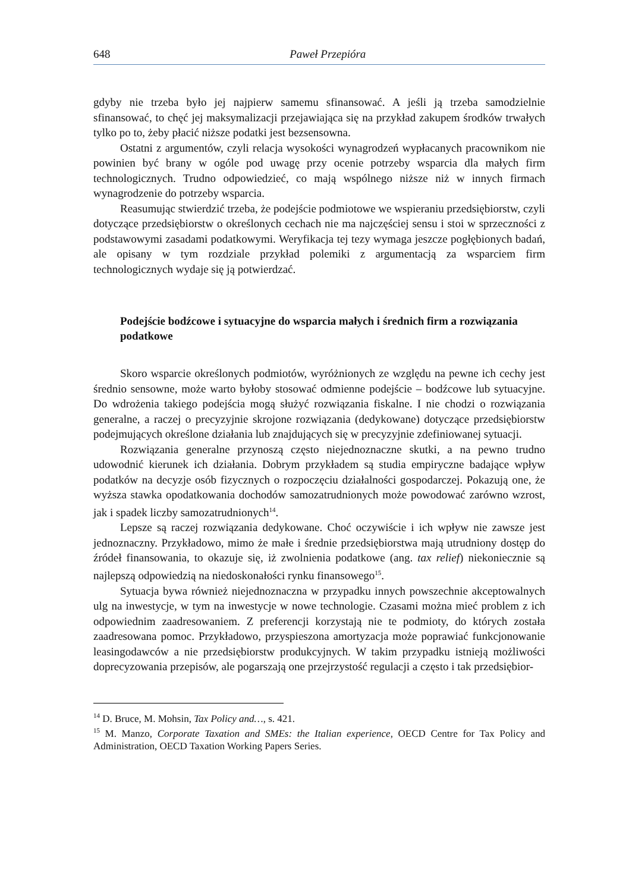648 Paweł Przepióra
gdyby nie trzeba było jej najpierw samemu sfinansować. A jeśli ją trzeba samodzielnie sfinansować, to chęć jej maksymalizacji przejawiająca się na przykład zakupem środków trwałych tylko po to, żeby płacić niższe podatki jest bezsensowna.
Ostatni z argumentów, czyli relacja wysokości wynagrodzeń wypłacanych pracownikom nie powinien być brany w ogóle pod uwagę przy ocenie potrzeby wsparcia dla małych firm technologicznych. Trudno odpowiedzieć, co mają wspólnego niższe niż w innych firmach wynagrodzenie do potrzeby wsparcia.
Reasumując stwierdzić trzeba, że podejście podmiotowe we wspieraniu przedsiębiorstw, czyli dotyczące przedsiębiorstw o określonych cechach nie ma najczęściej sensu i stoi w sprzeczności z podstawowymi zasadami podatkowymi. Weryfikacja tej tezy wymaga jeszcze pogłębionych badań, ale opisany w tym rozdziale przykład polemiki z argumentacją za wsparciem firm technologicznych wydaje się ją potwierdzać.
Podejście bodźcowe i sytuacyjne do wsparcia małych i średnich firm a rozwiązania podatkowe
Skoro wsparcie określonych podmiotów, wyróżnionych ze względu na pewne ich cechy jest średnio sensowne, może warto byłoby stosować odmienne podejście – bodźcowe lub sytuacyjne. Do wdrożenia takiego podejścia mogą służyć rozwiązania fiskalne. I nie chodzi o rozwiązania generalne, a raczej o precyzyjnie skrojone rozwiązania (dedykowane) dotyczące przedsiębiorstw podejmujących określone działania lub znajdujących się w precyzyjnie zdefiniowanej sytuacji.
Rozwiązania generalne przynoszą często niejednoznaczne skutki, a na pewno trudno udowodnić kierunek ich działania. Dobrym przykładem są studia empiryczne badające wpływ podatków na decyzje osób fizycznych o rozpoczęciu działalności gospodarczej. Pokazują one, że wyższa stawka opodatkowania dochodów samozatrudnionych może powodować zarówno wzrost, jak i spadek liczby samozatrudnionych<sup>14</sup>.
Lepsze są raczej rozwiązania dedykowane. Choć oczywiście i ich wpływ nie zawsze jest jednoznaczny. Przykładowo, mimo że małe i średnie przedsiębiorstwa mają utrudniony dostęp do źródeł finansowania, to okazuje się, iż zwolnienia podatkowe (ang. tax relief) niekoniecznie są najlepszą odpowiedzią na niedoskonałości rynku finansowego<sup>15</sup>.
Sytuacja bywa również niejednoznaczna w przypadku innych powszechnie akceptowalnych ulg na inwestycje, w tym na inwestycje w nowe technologie. Czasami można mieć problem z ich odpowiednim zaadresowaniem. Z preferencji korzystają nie te podmioty, do których została zaadresowana pomoc. Przykładowo, przyspieszona amortyzacja może poprawiać funkcjonowanie leasingodawców a nie przedsiębiorstw produkcyjnych. W takim przypadku istnieją możliwości doprecyzowania przepisów, ale pogarszają one przejrzystość regulacji a często i tak przedsiębior-
<sup>14</sup> D. Bruce, M. Mohsin, Tax Policy and…, s. 421.
<sup>15</sup> M. Manzo, Corporate Taxation and SMEs: the Italian experience, OECD Centre for Tax Policy and Administration, OECD Taxation Working Papers Series.